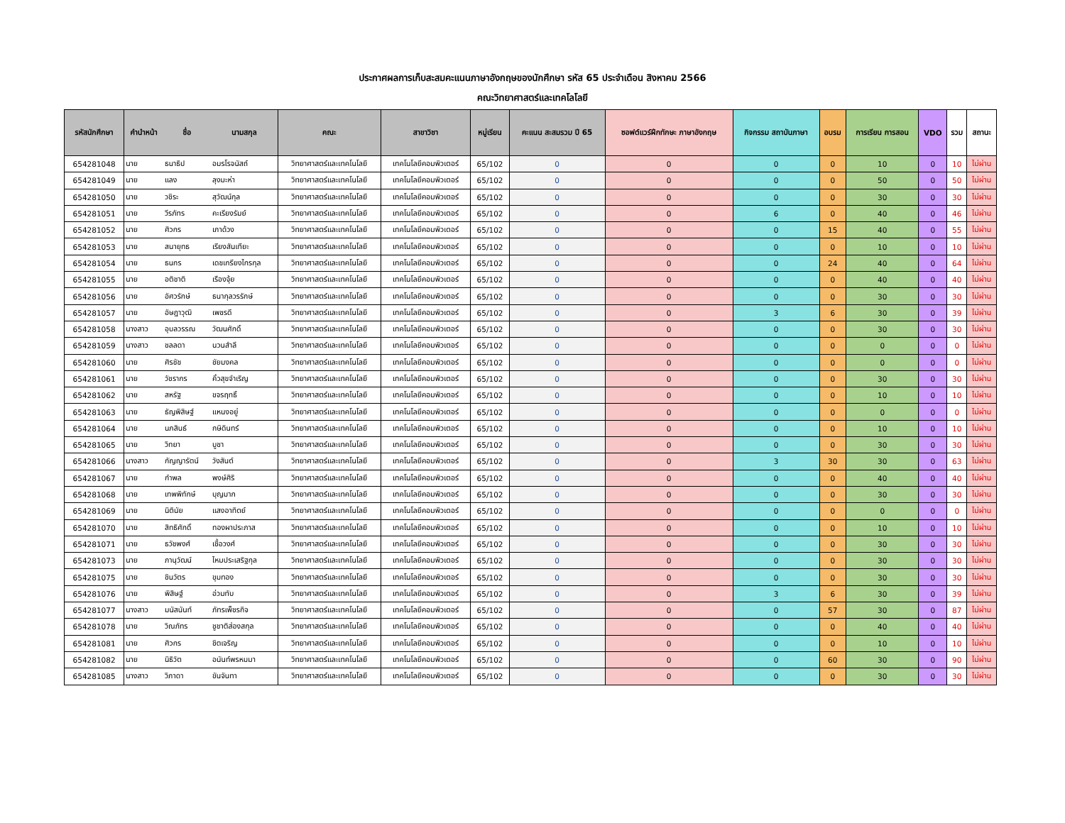ประกาศผลการเก็บสะสมคะแนนภาษาอังกฤษของนักศึกษา รหัส 65 ประจำเดือน สิงหาคม 2566
คณะวิทยาศาสตร์และเทคโลโลยี
| รหัสนักศึกษา | คำนำหน้า | ชื่อ | นามสกุล | คณะ | สาขาวิชา | หมู่เรียน | คะแนน สะสมรวม ปี 65 | ซอฟต์แวร์ฝึกทักษะ ภาษาอังกฤษ | กิจกรรม สถาบันภาษา | อบรม | การเรียน การสอน | VDO | รวม | สถานะ |
| --- | --- | --- | --- | --- | --- | --- | --- | --- | --- | --- | --- | --- | --- | --- |
| 654281048 | นาย | ธนาธิป | อมรโรจนัสถ์ | วิทยาศาสตร์และเทคโนโลยี | เทคโนโลยีคอมพิวเตอร์ | 65/102 | 0 | 0 | 0 | 0 | 10 | 0 | 10 | ไม่ผ่าน |
| 654281049 | นาย | แลง | ลุงมะห่า | วิทยาศาสตร์และเทคโนโลยี | เทคโนโลยีคอมพิวเตอร์ | 65/102 | 0 | 0 | 0 | 0 | 50 | 0 | 50 | ไม่ผ่าน |
| 654281050 | นาย | วชิระ | สุวัฒน์กุล | วิทยาศาสตร์และเทคโนโลยี | เทคโนโลยีคอมพิวเตอร์ | 65/102 | 0 | 0 | 0 | 0 | 30 | 0 | 30 | ไม่ผ่าน |
| 654281051 | นาย | วีรภัทร | คะเรียงรัมย์ | วิทยาศาสตร์และเทคโนโลยี | เทคโนโลยีคอมพิวเตอร์ | 65/102 | 0 | 0 | 6 | 0 | 40 | 0 | 46 | ไม่ผ่าน |
| 654281052 | นาย | ศิวกร | เภาด้วง | วิทยาศาสตร์และเทคโนโลยี | เทคโนโลยีคอมพิวเตอร์ | 65/102 | 0 | 0 | 0 | 15 | 40 | 0 | 55 | ไม่ผ่าน |
| 654281053 | นาย | สนายุทธ | เรียงสันเทียะ | วิทยาศาสตร์และเทคโนโลยี | เทคโนโลยีคอมพิวเตอร์ | 65/102 | 0 | 0 | 0 | 0 | 10 | 0 | 10 | ไม่ผ่าน |
| 654281054 | นาย | ธนกร | เดชเกรียงไกรกุล | วิทยาศาสตร์และเทคโนโลยี | เทคโนโลยีคอมพิวเตอร์ | 65/102 | 0 | 0 | 0 | 24 | 40 | 0 | 64 | ไม่ผ่าน |
| 654281055 | นาย | อติชาติ | เรืองจุ้ย | วิทยาศาสตร์และเทคโนโลยี | เทคโนโลยีคอมพิวเตอร์ | 65/102 | 0 | 0 | 0 | 0 | 40 | 0 | 40 | ไม่ผ่าน |
| 654281056 | นาย | อัศวรักษ์ | ธนากุลวรรักษ์ | วิทยาศาสตร์และเทคโนโลยี | เทคโนโลยีคอมพิวเตอร์ | 65/102 | 0 | 0 | 0 | 0 | 30 | 0 | 30 | ไม่ผ่าน |
| 654281057 | นาย | อัษฎาวุฒิ | เพชรดี | วิทยาศาสตร์และเทคโนโลยี | เทคโนโลยีคอมพิวเตอร์ | 65/102 | 0 | 0 | 3 | 6 | 30 | 0 | 39 | ไม่ผ่าน |
| 654281058 | นางสาว | อุบลวรรณ | วัฒนศักดิ์ | วิทยาศาสตร์และเทคโนโลยี | เทคโนโลยีคอมพิวเตอร์ | 65/102 | 0 | 0 | 0 | 0 | 30 | 0 | 30 | ไม่ผ่าน |
| 654281059 | นางสาว | ชลลดา | นวนสำลี | วิทยาศาสตร์และเทคโนโลยี | เทคโนโลยีคอมพิวเตอร์ | 65/102 | 0 | 0 | 0 | 0 | 0 | 0 | 0 | ไม่ผ่าน |
| 654281060 | นาย | ศิรชัช | ชัยมงคล | วิทยาศาสตร์และเทคโนโลยี | เทคโนโลยีคอมพิวเตอร์ | 65/102 | 0 | 0 | 0 | 0 | 0 | 0 | 0 | ไม่ผ่าน |
| 654281061 | นาย | วัชรากร | คิ้วสุขจำเริญ | วิทยาศาสตร์และเทคโนโลยี | เทคโนโลยีคอมพิวเตอร์ | 65/102 | 0 | 0 | 0 | 0 | 30 | 0 | 30 | ไม่ผ่าน |
| 654281062 | นาย | สหรัฐ | ขจรฤทธิ์ | วิทยาศาสตร์และเทคโนโลยี | เทคโนโลยีคอมพิวเตอร์ | 65/102 | 0 | 0 | 0 | 0 | 10 | 0 | 10 | ไม่ผ่าน |
| 654281063 | นาย | ธัญพิสิษฐ์ | แหนงอยู่ | วิทยาศาสตร์และเทคโนโลยี | เทคโนโลยีคอมพิวเตอร์ | 65/102 | 0 | 0 | 0 | 0 | 0 | 0 | 0 | ไม่ผ่าน |
| 654281064 | นาย | นภสินธ์ | กษิดินทร์ | วิทยาศาสตร์และเทคโนโลยี | เทคโนโลยีคอมพิวเตอร์ | 65/102 | 0 | 0 | 0 | 0 | 10 | 0 | 10 | ไม่ผ่าน |
| 654281065 | นาย | วิทยา | บูชา | วิทยาศาสตร์และเทคโนโลยี | เทคโนโลยีคอมพิวเตอร์ | 65/102 | 0 | 0 | 0 | 0 | 30 | 0 | 30 | ไม่ผ่าน |
| 654281066 | นางสาว | กัญญารัตน์ | วังสันต์ | วิทยาศาสตร์และเทคโนโลยี | เทคโนโลยีคอมพิวเตอร์ | 65/102 | 0 | 0 | 3 | 30 | 30 | 0 | 63 | ไม่ผ่าน |
| 654281067 | นาย | กำพล | พงษ์ศิริ | วิทยาศาสตร์และเทคโนโลยี | เทคโนโลยีคอมพิวเตอร์ | 65/102 | 0 | 0 | 0 | 0 | 40 | 0 | 40 | ไม่ผ่าน |
| 654281068 | นาย | เทพพิทักษ์ | บุญมาก | วิทยาศาสตร์และเทคโนโลยี | เทคโนโลยีคอมพิวเตอร์ | 65/102 | 0 | 0 | 0 | 0 | 30 | 0 | 30 | ไม่ผ่าน |
| 654281069 | นาย | นิตินัย | แสงอาทิตย์ | วิทยาศาสตร์และเทคโนโลยี | เทคโนโลยีคอมพิวเตอร์ | 65/102 | 0 | 0 | 0 | 0 | 0 | 0 | 0 | ไม่ผ่าน |
| 654281070 | นาย | สิทธิศักดิ์ | ทองผาประภาส | วิทยาศาสตร์และเทคโนโลยี | เทคโนโลยีคอมพิวเตอร์ | 65/102 | 0 | 0 | 0 | 0 | 10 | 0 | 10 | ไม่ผ่าน |
| 654281071 | นาย | ธวัชพงศ์ | เชื้อวงศ์ | วิทยาศาสตร์และเทคโนโลยี | เทคโนโลยีคอมพิวเตอร์ | 65/102 | 0 | 0 | 0 | 0 | 30 | 0 | 30 | ไม่ผ่าน |
| 654281073 | นาย | ภานุวัฒน์ | ไหมประเสริฐกุล | วิทยาศาสตร์และเทคโนโลยี | เทคโนโลยีคอมพิวเตอร์ | 65/102 | 0 | 0 | 0 | 0 | 30 | 0 | 30 | ไม่ผ่าน |
| 654281075 | นาย | ชินวัตร | ขุมทอง | วิทยาศาสตร์และเทคโนโลยี | เทคโนโลยีคอมพิวเตอร์ | 65/102 | 0 | 0 | 0 | 0 | 30 | 0 | 30 | ไม่ผ่าน |
| 654281076 | นาย | พิสิษฐ์ | อ่วมทับ | วิทยาศาสตร์และเทคโนโลยี | เทคโนโลยีคอมพิวเตอร์ | 65/102 | 0 | 0 | 3 | 6 | 30 | 0 | 39 | ไม่ผ่าน |
| 654281077 | นางสาว | มนัสนันท์ | ภัทรเพ็ชรกิจ | วิทยาศาสตร์และเทคโนโลยี | เทคโนโลยีคอมพิวเตอร์ | 65/102 | 0 | 0 | 0 | 57 | 30 | 0 | 87 | ไม่ผ่าน |
| 654281078 | นาย | วิณภัทร | ชูชาติส่องสกุล | วิทยาศาสตร์และเทคโนโลยี | เทคโนโลยีคอมพิวเตอร์ | 65/102 | 0 | 0 | 0 | 0 | 40 | 0 | 40 | ไม่ผ่าน |
| 654281081 | นาย | ศิวกร | ชิตเจริญ | วิทยาศาสตร์และเทคโนโลยี | เทคโนโลยีคอมพิวเตอร์ | 65/102 | 0 | 0 | 0 | 0 | 10 | 0 | 10 | ไม่ผ่าน |
| 654281082 | นาย | นิธิวัต | อนันท์พรหมมา | วิทยาศาสตร์และเทคโนโลยี | เทคโนโลยีคอมพิวเตอร์ | 65/102 | 0 | 0 | 0 | 60 | 30 | 0 | 90 | ไม่ผ่าน |
| 654281085 | นางสาว | วิภาดา | ขันจันทา | วิทยาศาสตร์และเทคโนโลยี | เทคโนโลยีคอมพิวเตอร์ | 65/102 | 0 | 0 | 0 | 0 | 30 | 0 | 30 | ไม่ผ่าน |